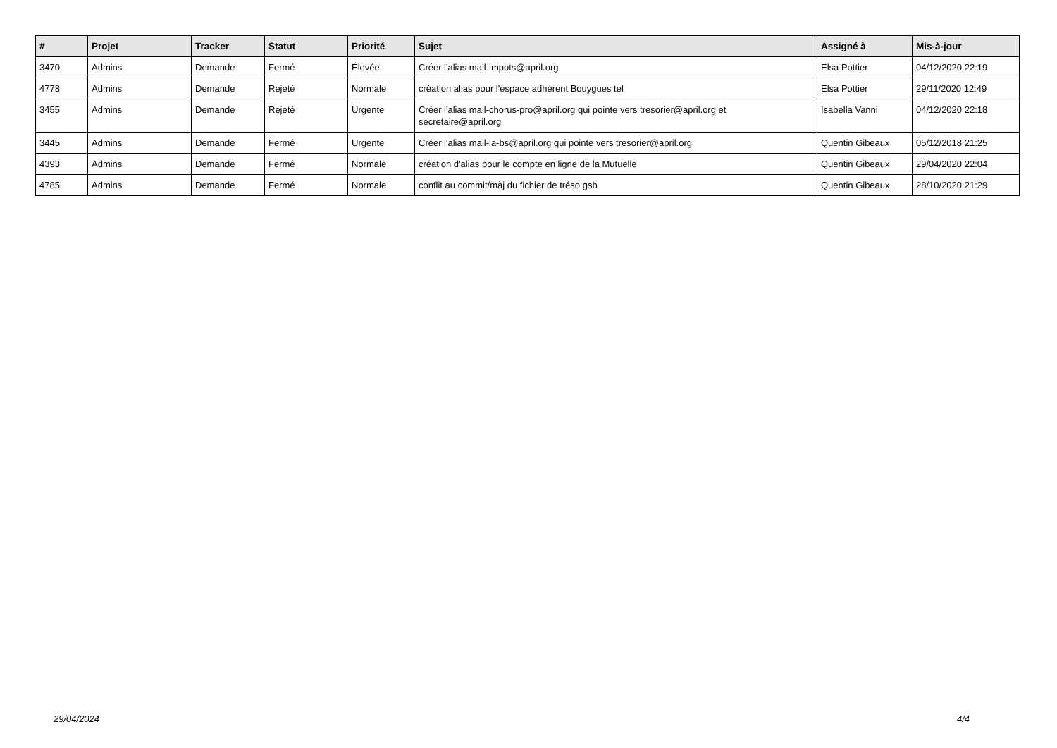| # | Projet | Tracker | Statut | Priorité | Sujet | Assigné à | Mis-à-jour |
| --- | --- | --- | --- | --- | --- | --- | --- |
| 3470 | Admins | Demande | Fermé | Élevée | Créer l'alias mail-impots@april.org | Elsa Pottier | 04/12/2020 22:19 |
| 4778 | Admins | Demande | Rejeté | Normale | création alias pour l'espace adhérent Bouygues tel | Elsa Pottier | 29/11/2020 12:49 |
| 3455 | Admins | Demande | Rejeté | Urgente | Créer l'alias mail-chorus-pro@april.org qui pointe vers tresorier@april.org et secretaire@april.org | Isabella Vanni | 04/12/2020 22:18 |
| 3445 | Admins | Demande | Fermé | Urgente | Créer l'alias mail-la-bs@april.org qui pointe vers tresorier@april.org | Quentin Gibeaux | 05/12/2018 21:25 |
| 4393 | Admins | Demande | Fermé | Normale | création d'alias pour le compte en ligne de la Mutuelle | Quentin Gibeaux | 29/04/2020 22:04 |
| 4785 | Admins | Demande | Fermé | Normale | conflit au commit/màj du fichier de tréso gsb | Quentin Gibeaux | 28/10/2020 21:29 |
29/04/2024 4/4